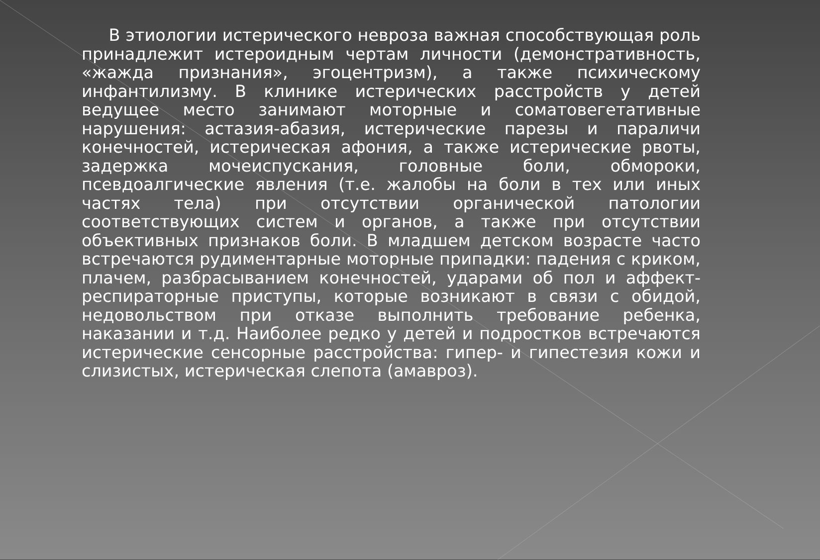В этиологии истерического невроза важная способствующая роль принадлежит истероидным чертам личности (демонстративность, «жажда признания», эгоцентризм), а также психическому инфантилизму. В клинике истерических расстройств у детей ведущее место занимают моторные и соматовегетативные нарушения: астазия-абазия, истерические парезы и параличи конечностей, истерическая афония, а также истерические рвоты, задержка мочеиспускания, головные боли, обмороки, псевдоалгические явления (т.е. жалобы на боли в тех или иных частях тела) при отсутствии органической патологии соответствующих систем и органов, а также при отсутствии объективных признаков боли. В младшем детском возрасте часто встречаются рудиментарные моторные припадки: падения с криком, плачем, разбрасыванием конечностей, ударами об пол и аффект-респираторные приступы, которые возникают в связи с обидой, недовольством при отказе выполнить требование ребенка, наказании и т.д. Наиболее редко у детей и подростков встречаются истерические сенсорные расстройства: гипер- и гипестезия кожи и слизистых, истерическая слепота (амавроз).